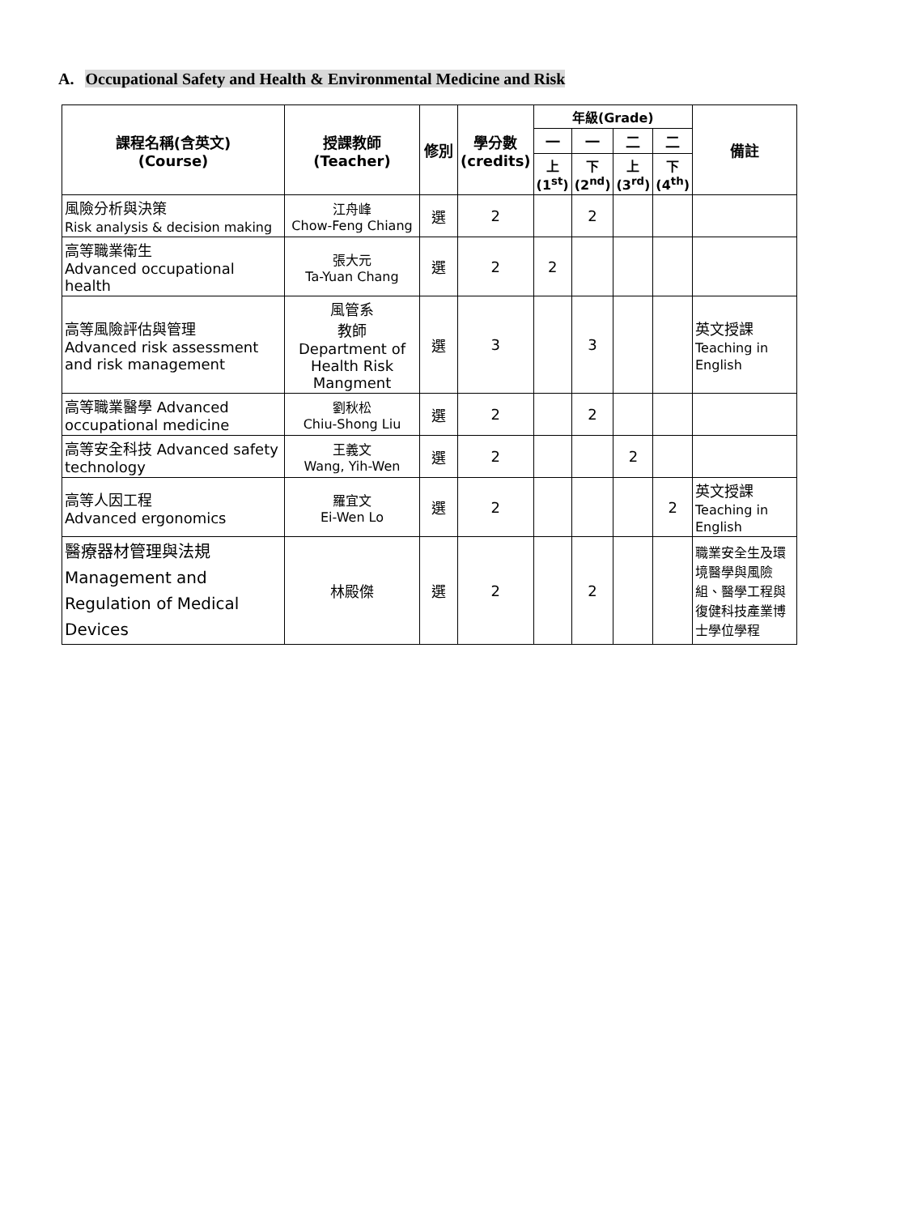A. Occupational Safety and Health & Environmental Medicine and Risk
| 課程名稱(含英文) (Course) | 授課教師 (Teacher) | 修別 | 學分數 (credits) | 年級(Grade) | | | | 備註 |
| --- | --- | --- | --- | --- | --- | --- | --- | --- |
| | | | | 一 | 一 | 二 | 二 | |
| | | | | 上 (1<sup>st</sup>) | 下 (2<sup>nd</sup>) | 上 (3<sup>rd</sup>) | 下 (4<sup>th</sup>) | |
| 風險分析與決策 Risk analysis & decision making | 江舟峰 Chow-Feng Chiang | 選 | 2 | | 2 | | | |
| 高等職業衛生 Advanced occupational health | 張大元 Ta-Yuan Chang | 選 | 2 | 2 | | | | |
| 高等風險評估與管理 Advanced risk assessment and risk management | 風管系 教師 Department of Health Risk Mangment | 選 | 3 | | 3 | | | 英文授課 Teaching in English |
| 高等職業醫學 Advanced occupational medicine | 劉秋松 Chiu-Shong Liu | 選 | 2 | | 2 | | | |
| 高等安全科技 Advanced safety technology | 王義文 Wang, Yih-Wen | 選 | 2 | | | 2 | | |
| 高等人因工程 Advanced ergonomics | 羅宜文 Ei-Wen Lo | 選 | 2 | | | | 2 | 英文授課 Teaching in English |
| 醫療器材管理與法規 Management and Regulation of Medical Devices | 林殿傑 | 選 | 2 | | 2 | | | 職業安全生及環境醫學與風險組、醫學工程與復健科技產業博士學位學程 |